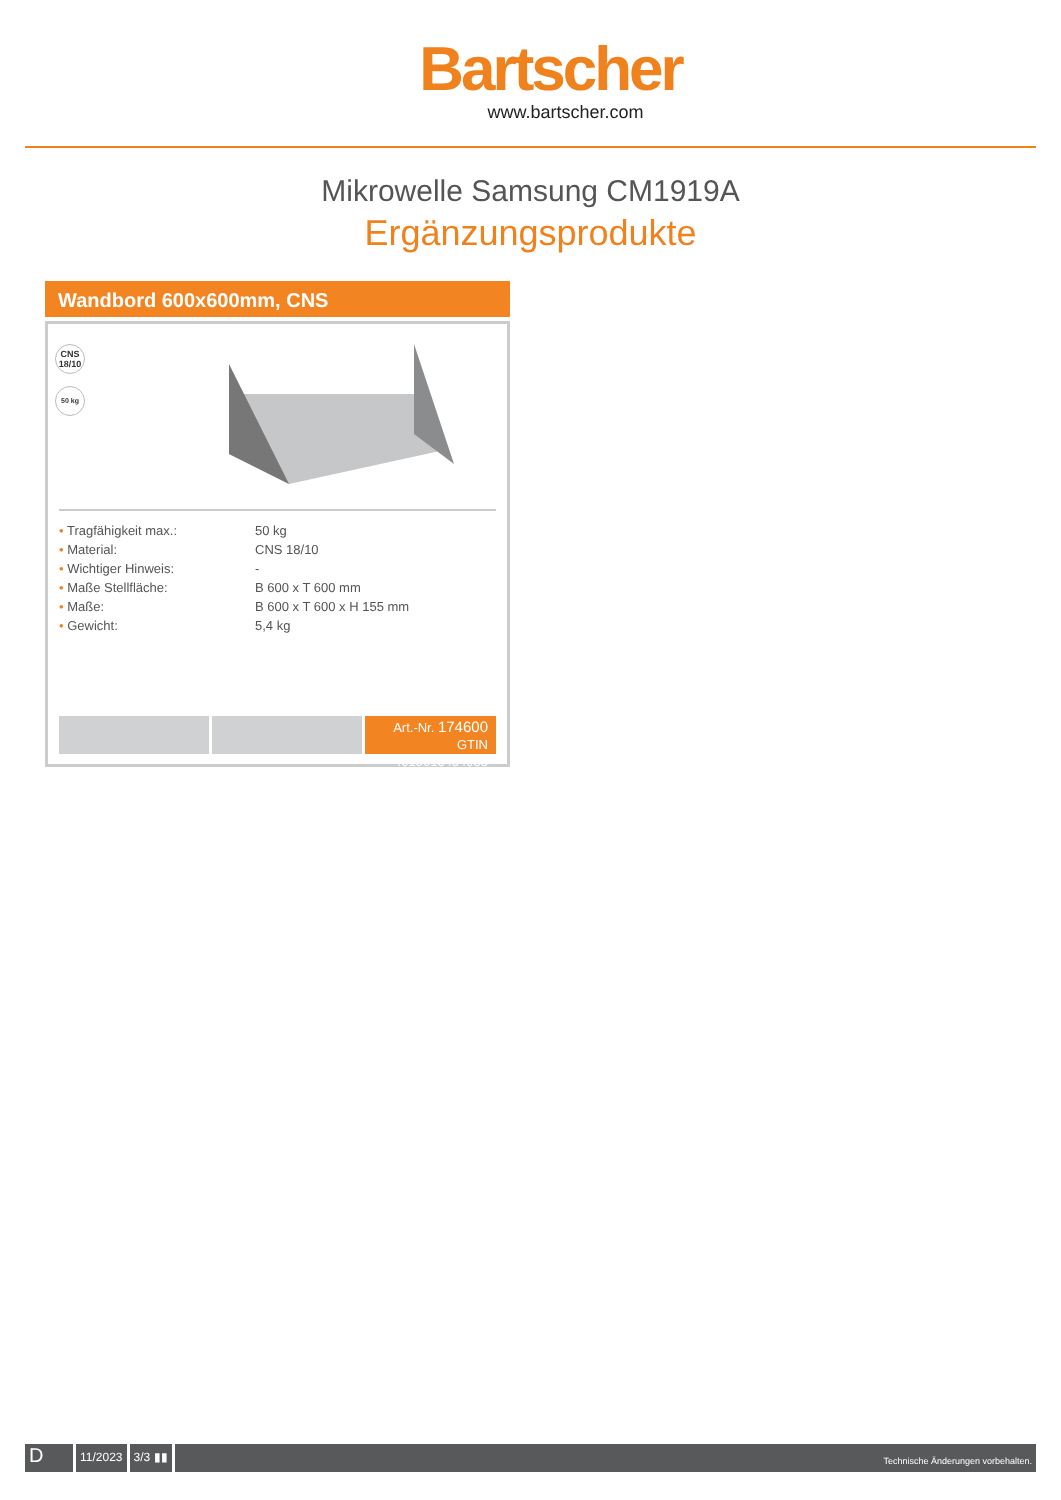Bartscher
www.bartscher.com
Mikrowelle Samsung CM1919A
Ergänzungsprodukte
Wandbord 600x600mm, CNS
CNS
18/10
50 kg
| • Tragfähigkeit max.: | 50 kg |
| • Material: | CNS 18/10 |
| • Wichtiger Hinweis: | - |
| • Maße Stellfläche: | B 600 x T 600 mm |
| • Maße: | B 600 x T 600 x H 155 mm |
| • Gewicht: | 5,4 kg |
Art.-Nr. 174600
GTIN 4015613434988
D
11/2023 3/3 ▮▮
Technische Änderungen vorbehalten.